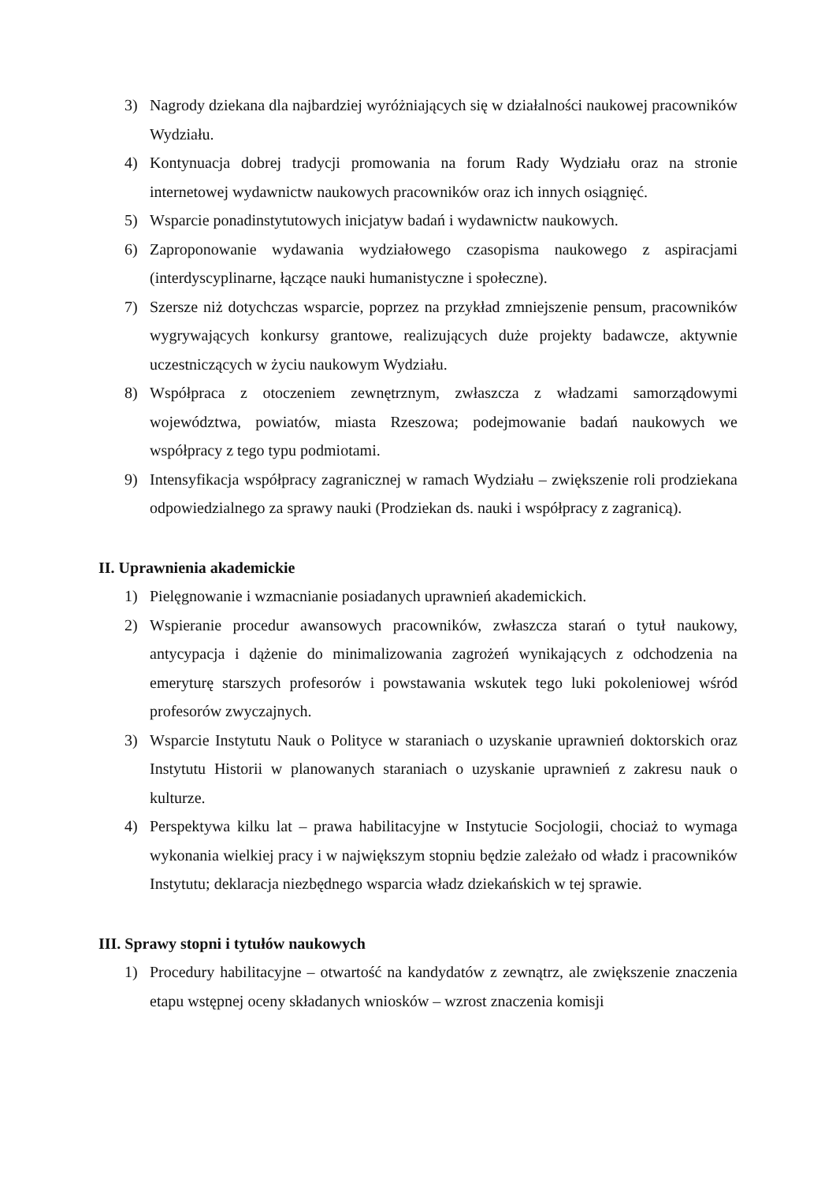3) Nagrody dziekana dla najbardziej wyróżniających się w działalności naukowej pracowników Wydziału.
4) Kontynuacja dobrej tradycji promowania na forum Rady Wydziału oraz na stronie internetowej wydawnictw naukowych pracowników oraz ich innych osiągnięć.
5) Wsparcie ponadinstytutowych inicjatyw badań i wydawnictw naukowych.
6) Zaproponowanie wydawania wydziałowego czasopisma naukowego z aspiracjami (interdyscyplinarne, łączące nauki humanistyczne i społeczne).
7) Szersze niż dotychczas wsparcie, poprzez na przykład zmniejszenie pensum, pracowników wygrywających konkursy grantowe, realizujących duże projekty badawcze, aktywnie uczestniczących w życiu naukowym Wydziału.
8) Współpraca z otoczeniem zewnętrznym, zwłaszcza z władzami samorządowymi województwa, powiatów, miasta Rzeszowa; podejmowanie badań naukowych we współpracy z tego typu podmiotami.
9) Intensyfikacja współpracy zagranicznej w ramach Wydziału – zwiększenie roli prodziekana odpowiedzialnego za sprawy nauki (Prodziekan ds. nauki i współpracy z zagranicą).
II. Uprawnienia akademickie
1) Pielęgnowanie i wzmacnianie posiadanych uprawnień akademickich.
2) Wspieranie procedur awansowych pracowników, zwłaszcza starań o tytuł naukowy, antycypacja i dążenie do minimalizowania zagrożeń wynikających z odchodzenia na emeryturę starszych profesorów i powstawania wskutek tego luki pokoleniowej wśród profesorów zwyczajnych.
3) Wsparcie Instytutu Nauk o Polityce w staraniach o uzyskanie uprawnień doktorskich oraz Instytutu Historii w planowanych staraniach o uzyskanie uprawnień z zakresu nauk o kulturze.
4) Perspektywa kilku lat – prawa habilitacyjne w Instytucie Socjologii, chociaż to wymaga wykonania wielkiej pracy i w największym stopniu będzie zależało od władz i pracowników Instytutu; deklaracja niezbędnego wsparcia władz dziekańskich w tej sprawie.
III. Sprawy stopni i tytułów naukowych
1) Procedury habilitacyjne – otwartość na kandydatów z zewnątrz, ale zwiększenie znaczenia etapu wstępnej oceny składanych wniosków – wzrost znaczenia komisji